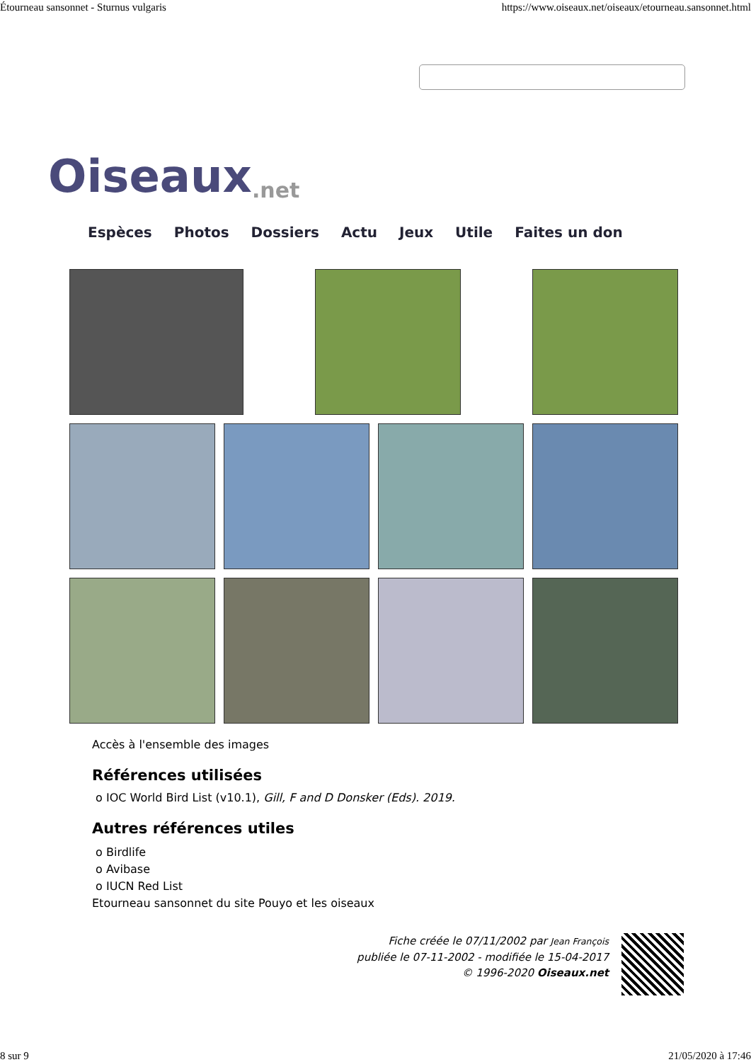Étourneau sansonnet - Sturnus vulgaris https://www.oiseaux.net/oiseaux/etourneau.sansonnet.html
Oiseaux.net
Espèces Photos Dossiers Actu Jeux Utile Faites un don
Accès à l'ensemble des images
Références utilisées
o IOC World Bird List (v10.1), Gill, F and D Donsker (Eds). 2019.
Autres références utiles
o Birdlife
o Avibase
o IUCN Red List
Etourneau sansonnet du site Pouyo et les oiseaux
Fiche créée le 07/11/2002 par Jean François
publiée le 07-11-2002 - modifiée le 15-04-2017
© 1996-2020 Oiseaux.net
8 sur 9 21/05/2020 à 17:46